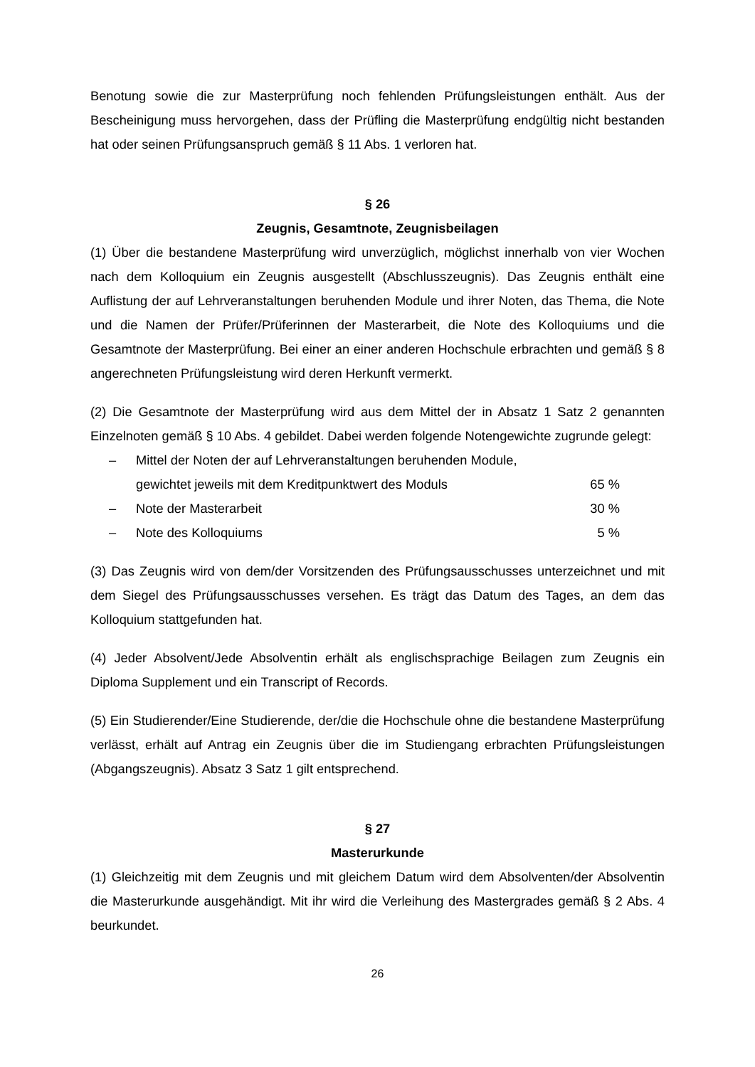Benotung sowie die zur Masterprüfung noch fehlenden Prüfungsleistungen enthält. Aus der Bescheinigung muss hervorgehen, dass der Prüfling die Masterprüfung endgültig nicht bestanden hat oder seinen Prüfungsanspruch gemäß § 11 Abs. 1 verloren hat.
§ 26
Zeugnis, Gesamtnote, Zeugnisbeilagen
(1) Über die bestandene Masterprüfung wird unverzüglich, möglichst innerhalb von vier Wochen nach dem Kolloquium ein Zeugnis ausgestellt (Abschlusszeugnis). Das Zeugnis enthält eine Auflistung der auf Lehrveranstaltungen beruhenden Module und ihrer Noten, das Thema, die Note und die Namen der Prüfer/Prüferinnen der Masterarbeit, die Note des Kolloquiums und die Gesamtnote der Masterprüfung. Bei einer an einer anderen Hochschule erbrachten und gemäß § 8 angerechneten Prüfungsleistung wird deren Herkunft vermerkt.
(2) Die Gesamtnote der Masterprüfung wird aus dem Mittel der in Absatz 1 Satz 2 genannten Einzelnoten gemäß § 10 Abs. 4 gebildet. Dabei werden folgende Notengewichte zugrunde gelegt:
– Mittel der Noten der auf Lehrveranstaltungen beruhenden Module,
gewichtet jeweils mit dem Kreditpunktwert des Moduls
65 %
– Note der Masterarbeit 30 %
– Note des Kolloquiums 5 %
(3) Das Zeugnis wird von dem/der Vorsitzenden des Prüfungsausschusses unterzeichnet und mit dem Siegel des Prüfungsausschusses versehen. Es trägt das Datum des Tages, an dem das Kolloquium stattgefunden hat.
(4) Jeder Absolvent/Jede Absolventin erhält als englischsprachige Beilagen zum Zeugnis ein Diploma Supplement und ein Transcript of Records.
(5) Ein Studierender/Eine Studierende, der/die die Hochschule ohne die bestandene Masterprüfung verlässt, erhält auf Antrag ein Zeugnis über die im Studiengang erbrachten Prüfungsleistungen (Abgangszeugnis). Absatz 3 Satz 1 gilt entsprechend.
§ 27
Masterurkunde
(1) Gleichzeitig mit dem Zeugnis und mit gleichem Datum wird dem Absolventen/der Absolventin die Masterurkunde ausgehändigt. Mit ihr wird die Verleihung des Mastergrades gemäß § 2 Abs. 4 beurkundet.
26